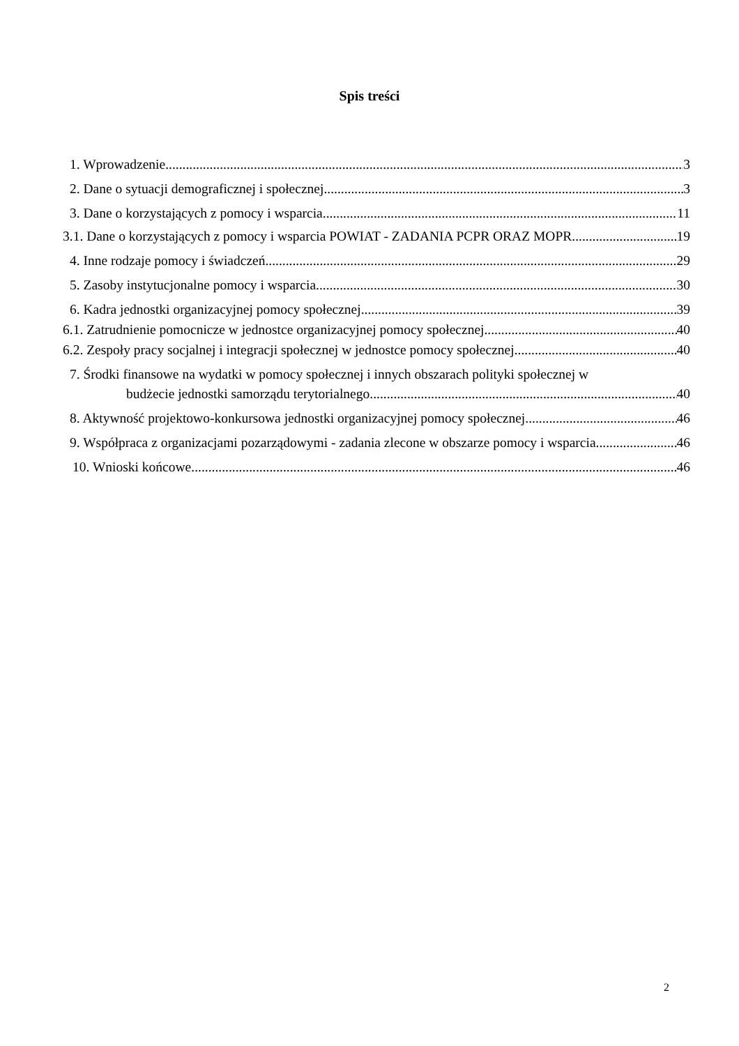Spis treści
1. Wprowadzenie 3
2. Dane o sytuacji demograficznej i społecznej 3
3. Dane o korzystających z pomocy i wsparcia 11
3.1. Dane o korzystających z pomocy i wsparcia POWIAT - ZADANIA PCPR ORAZ MOPR 19
4. Inne rodzaje pomocy i świadczeń 29
5. Zasoby instytucjonalne pomocy i wsparcia 30
6. Kadra jednostki organizacyjnej pomocy społecznej 39
6.1. Zatrudnienie pomocnicze w jednostce organizacyjnej pomocy społecznej 40
6.2. Zespoły pracy socjalnej i integracji społecznej w jednostce pomocy społecznej 40
7. Środki finansowe na wydatki w pomocy społecznej i innych obszarach polityki społecznej w
budżecie jednostki samorządu terytorialnego 40
8. Aktywność projektowo-konkursowa jednostki organizacyjnej pomocy społecznej 46
9. Współpraca z organizacjami pozarządowymi - zadania zlecone w obszarze pomocy i wsparcia 46
10. Wnioski końcowe 46
2